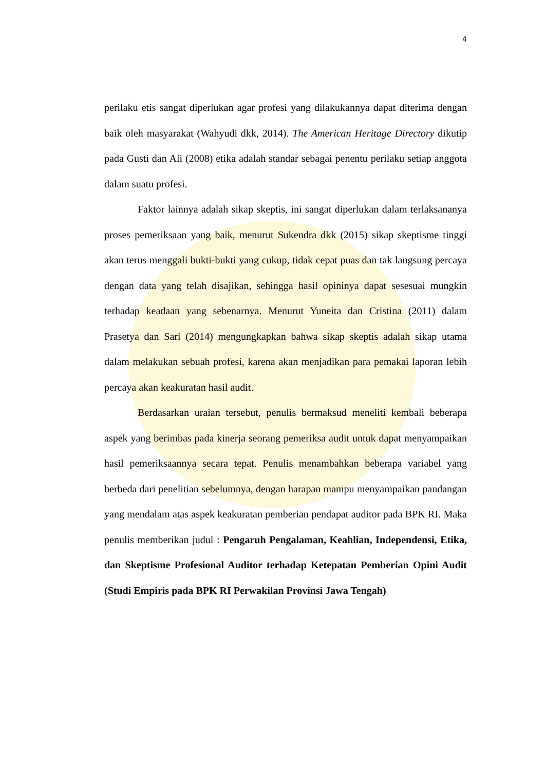4
perilaku etis sangat diperlukan agar profesi yang dilakukannya dapat diterima dengan baik oleh masyarakat (Wahyudi dkk, 2014). The American Heritage Directory dikutip pada Gusti dan Ali (2008) etika adalah standar sebagai penentu perilaku setiap anggota dalam suatu profesi.
Faktor lainnya adalah sikap skeptis, ini sangat diperlukan dalam terlaksananya proses pemeriksaan yang baik, menurut Sukendra dkk (2015) sikap skeptisme tinggi akan terus menggali bukti-bukti yang cukup, tidak cepat puas dan tak langsung percaya dengan data yang telah disajikan, sehingga hasil opininya dapat sesesuai mungkin terhadap keadaan yang sebenarnya. Menurut Yuneita dan Cristina (2011) dalam Prasetya dan Sari (2014) mengungkapkan bahwa sikap skeptis adalah sikap utama dalam melakukan sebuah profesi, karena akan menjadikan para pemakai laporan lebih percaya akan keakuratan hasil audit.
Berdasarkan uraian tersebut, penulis bermaksud meneliti kembali beberapa aspek yang berimbas pada kinerja seorang pemeriksa audit untuk dapat menyampaikan hasil pemeriksaannya secara tepat. Penulis menambahkan beberapa variabel yang berbeda dari penelitian sebelumnya, dengan harapan mampu menyampaikan pandangan yang mendalam atas aspek keakuratan pemberian pendapat auditor pada BPK RI. Maka penulis memberikan judul : Pengaruh Pengalaman, Keahlian, Independensi, Etika, dan Skeptisme Profesional Auditor terhadap Ketepatan Pemberian Opini Audit (Studi Empiris pada BPK RI Perwakilan Provinsi Jawa Tengah)